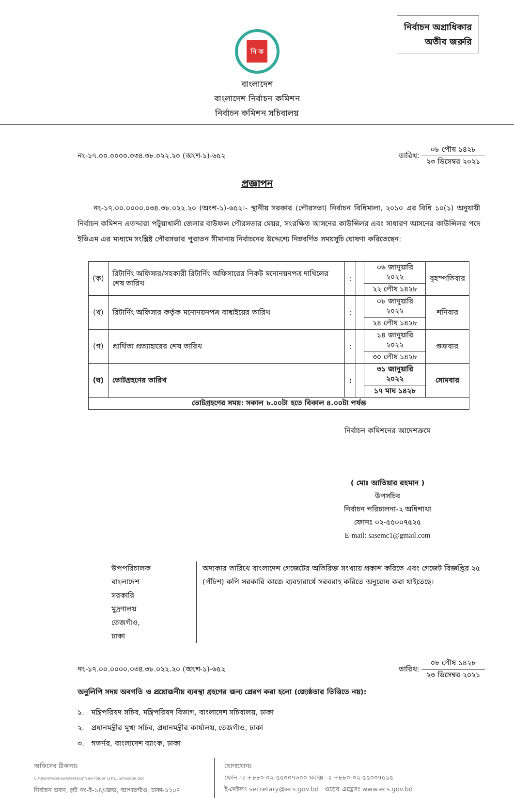নির্বাচন অগ্রাধিকার
অতীব জরুরি
নি ক
বাংলাদেশ
বাংলাদেশ নির্বাচন কমিশন
নির্বাচন কমিশন সচিবালয়
নং-১৭.০০.০০০০.০৩৪.৩৮.০২২.২০ (অংশ-১)-৬৫২ তারিখ:
০৮ পৌষ ১৪২৮
২৩ ডিসেম্বর ২০২১
প্রজ্ঞাপন
নং-১৭.০০.০০০০.০৩৪.৩৮.০২২.২০ (অংশ-১)-৬৫২।- স্থানীয় সরকার (পৌরসভা) নির্বাচন বিধিমালা, ২০১০ এর বিধি ১০(১) অনুযায়ী নির্বাচন কমিশন এতদ্দারা পটুয়াখালী জেলার বাউফল পৌরসভার মেয়র, সংরক্ষিত আসনের কাউন্সিলর এবং সাধারণ আসনের কাউন্সিলর পদে ইভিএম এর মাধ্যমে সংশ্লিষ্ট পৌরসভার পুরাতন সীমানায় নির্বাচনের উদ্দেশ্যে নিম্নবর্ণিত সময়সূচি ঘোষণা করিতেছেন:
| (ক) | রিটার্নিং অফিসার/সহকারী রিটার্নিং অফিসারের নিকট মনোনয়নপত্র দাখিলের শেষ তারিখ | : | | ০৬ জানুয়ারি ২০২২ | বৃহস্পতিবার |
| | | | | ২২ পৌষ ১৪২৮ | |
| (খ) | রিটার্নিং অফিসার কর্তৃক মনোনয়নপত্র বাছাইয়ের তারিখ | : | | ০৮ জানুয়ারি ২০২২ | শনিবার |
| | | | | ২৪ পৌষ ১৪২৮ | |
| (গ) | প্রার্থিতা প্রত্যাহারের শেষ তারিখ | : | | ১৪ জানুয়ারি ২০২২ | শুক্রবার |
| | | | | ৩০ পৌষ ১৪২৮ | |
| (ঘ) | ভোটগ্রহণের তারিখ | : | | ৩১ জানুয়ারি ২০২২ | সোমবার |
| | | | | ১৭ মাঘ ১৪২৮ | |
| ভোটগ্রহণের সময়: সকাল ৮.০০টা হতে বিকাল ৪.০০টা পর্যন্ত | | | | | |
নির্বাচন কমিশনের আদেশক্রমে
( মোঃ আতিয়ার রহমান )
উপসচিব
নির্বাচন পরিচালনা-২ অধিশাখা
ফোনঃ ০২-৫৫০০৭৫২৫
E-mail: sasemc1@gmail.com
উপপরিচালক
বাংলাদেশ সরকারি মুদ্রণালয়
তেজগাঁও, ঢাকা
অদ্যকার তারিখে বাংলাদেশ গেজেটের অতিরিক্ত সংখ্যায় প্রকাশ করিতে এবং গেজেট বিজ্ঞপ্তির ২৫ (পঁচিশ) কপি সরকারি কাজে ব্যবহারার্থে সরবরাহ করিতে অনুরোধ করা যাইতেছে।
নং-১৭.০০.০০০০.০৩৪.৩৮.০২২.২০ (অংশ-১)-৬৫২ তারিখ:
০৮ পৌষ ১৪২৮
২৩ ডিসেম্বর ২০২১
অনুলিপি সদয় অবগতি ও প্রয়োজনীয় ব্যবস্থা গ্রহণের জন্য প্রেরণ করা হলো (জ্যেষ্ঠতার ভিত্তিতে নয়):
১. মন্ত্রিপরিষদ সচিব, মন্ত্রিপরিষদ বিভাগ, বাংলাদেশ সচিবালয়, ঢাকা
২. প্রধানমন্ত্রীর মুখ্য সচিব, প্রধানমন্ত্রীর কার্যালয়, তেজগাঁও, ঢাকা
৩. গভর্নর, বাংলাদেশ ব্যাংক, ঢাকা
অফিসের ঠিকানাঃ
C:\Users\ecsnew\Desktop\New folder (2)\1. Schedule.doc
নির্বাচন ভবন, প্লট নং-ই-১৪/জেড, আগারগাঁও, ঢাকা-১২০৭
যোগাযোগঃ
ফোন ঃ +৮৮০-০২-৫৫০০৭৬০০ ফ্যাক্স ঃ +৮৮০-০২-৫৫০০৭৫১৫
ই-মেইলঃ secretary@ecs.gov.bd ওয়েব এড্রেসঃ www.ecs.gov.bd